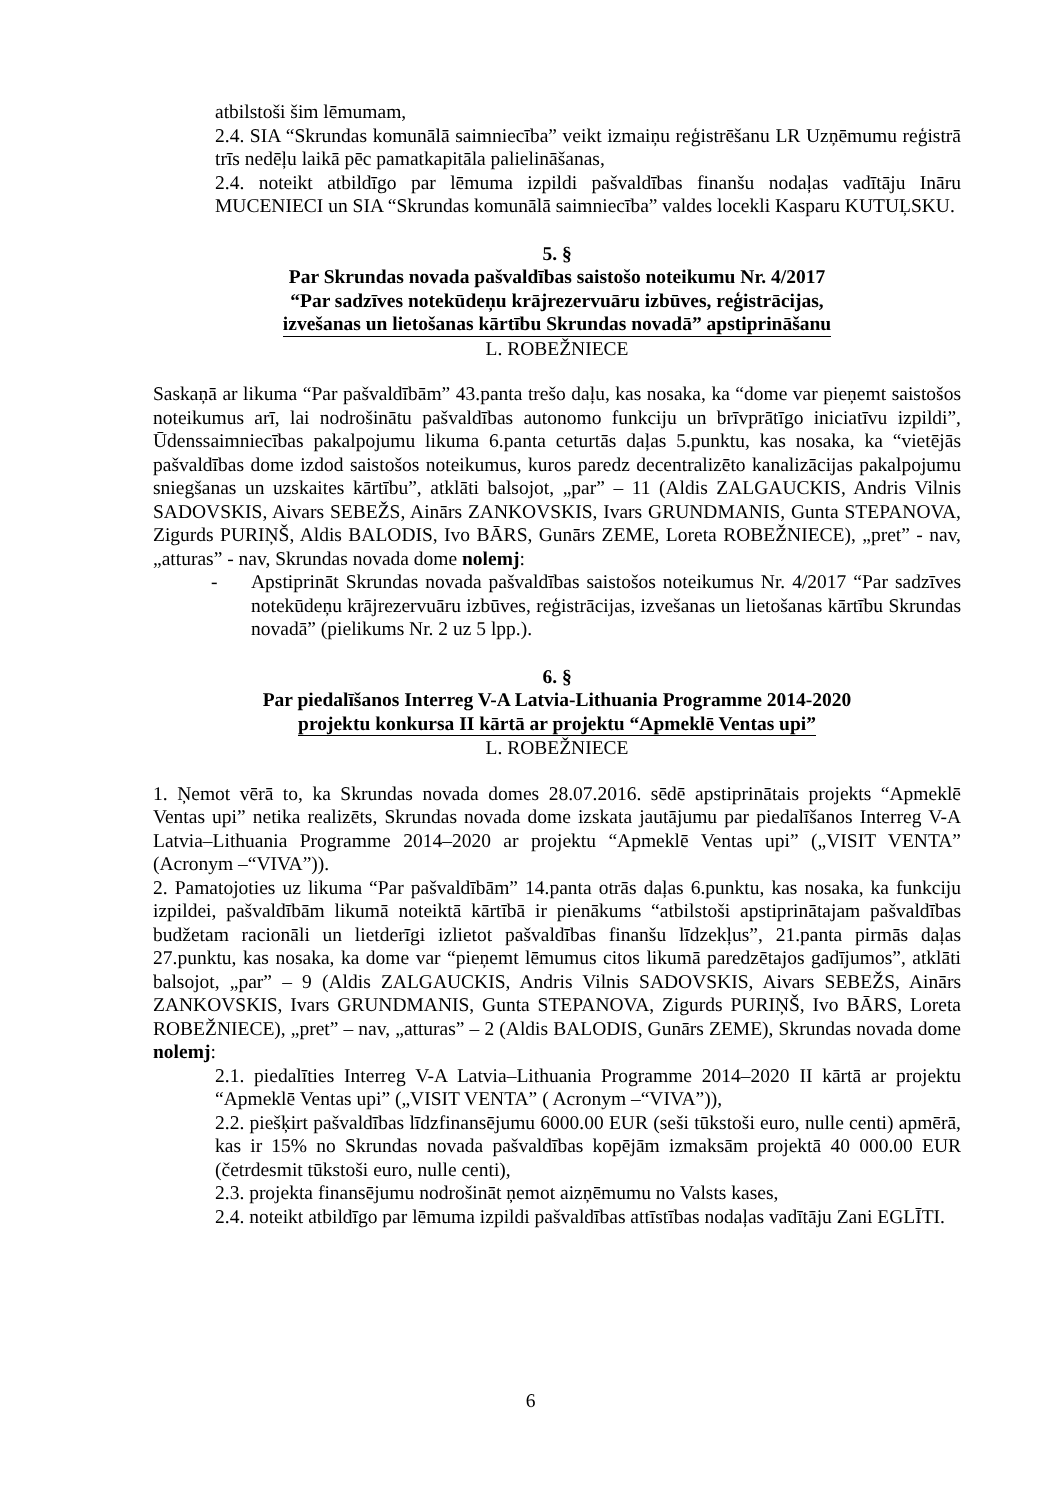atbilstoši šim lēmumam,
2.4. SIA “Skrundas komunālā saimniecība” veikt izmaiņu reģistrēšanu LR Uzņēmumu reģistrā trīs nedēļu laikā pēc pamatkapitāla palielināšanas,
2.4. noteikt atbildīgo par lēmuma izpildi pašvaldības finanšu nodaļas vadītāju Ināru MUCENIECI un SIA “Skrundas komunālā saimniecība” valdes locekli Kasparu KUTUĻSKU.
5. §
Par Skrundas novada pašvaldības saistošo noteikumu Nr. 4/2017
“Par sadzīves notekūdeņu krājrezervuāru izbūves, reģistrācijas,
izvešanas un lietošanas kārtību Skrundas novadā” apstiprināšanu
L. ROBEŽNIECE
Saskaņā ar likuma “Par pašvaldībām” 43.panta trešo daļu, kas nosaka, ka “dome var pieņemt saistošos noteikumus arī, lai nodrošinātu pašvaldības autonomo funkciju un brīvprātīgo iniciatīvu izpildi”, Ūdenssaimniecības pakalpojumu likuma 6.panta ceturtās daļas 5.punktu, kas nosaka, ka “vietējās pašvaldības dome izdod saistošos noteikumus, kuros paredz decentralizēto kanalizācijas pakalpojumu sniegšanas un uzskaites kārtību”, atklāti balsojot, „par” – 11 (Aldis ZALGAUCKIS, Andris Vilnis SADOVSKIS, Aivars SEBEŽS, Ainārs ZANKOVSKIS, Ivars GRUNDMANIS, Gunta STEPANOVA, Zigurds PURIŅŠ, Aldis BALODIS, Ivo BĀRS, Gunārs ZEME, Loreta ROBEŽNIECE), „pret” - nav, „atturas” - nav, Skrundas novada dome nolemj:
- Apstiprināt Skrundas novada pašvaldības saistošos noteikumus Nr. 4/2017 “Par sadzīves notekūdeņu krājrezervuāru izbūves, reģistrācijas, izvešanas un lietošanas kārtību Skrundas novadā” (pielikums Nr. 2 uz 5 lpp.).
6. §
Par piedalīšanos Interreg V-A Latvia-Lithuania Programme 2014-2020
projektu konkursa II kārtā ar projektu “Apmeklē Ventas upi”
L. ROBEŽNIECE
1. Ņemot vērā to, ka Skrundas novada domes 28.07.2016. sēdē apstiprinātais projekts “Apmeklē Ventas upi” netika realizēts, Skrundas novada dome izskata jautājumu par piedalīšanos Interreg V-A Latvia–Lithuania Programme 2014–2020 ar projektu “Apmeklē Ventas upi” („VISIT VENTA” (Acronym –“VIVA”)).
2. Pamatojoties uz likuma “Par pašvaldībām” 14.panta otrās daļas 6.punktu, kas nosaka, ka funkciju izpildei, pašvaldībām likumā noteiktā kārtībā ir pienākums “atbilstoši apstiprinātajam pašvaldības budžetam racionāli un lietderīgi izlietot pašvaldības finanšu līdzekļus”, 21.panta pirmās daļas 27.punktu, kas nosaka, ka dome var “pieņemt lēmumus citos likumā paredzētajos gadījumos”, atklāti balsojot, „par” – 9 (Aldis ZALGAUCKIS, Andris Vilnis SADOVSKIS, Aivars SEBEŽS, Ainārs ZANKOVSKIS, Ivars GRUNDMANIS, Gunta STEPANOVA, Zigurds PURIŅŠ, Ivo BĀRS, Loreta ROBEŽNIECE), „pret” – nav, „atturas” – 2 (Aldis BALODIS, Gunārs ZEME), Skrundas novada dome nolemj:
2.1. piedalīties Interreg V-A Latvia–Lithuania Programme 2014–2020 II kārtā ar projektu “Apmeklē Ventas upi” („VISIT VENTA” ( Acronym –“VIVA”)),
2.2. piešķirt pašvaldības līdzfinansējumu 6000.00 EUR (seši tūkstoši euro, nulle centi) apmērā, kas ir 15% no Skrundas novada pašvaldības kopējām izmaksām projektā 40 000.00 EUR (četrdesmit tūkstoši euro, nulle centi),
2.3. projekta finansējumu nodrošināt ņemot aizņēmumu no Valsts kases,
2.4. noteikt atbildīgo par lēmuma izpildi pašvaldības attīstības nodaļas vadītāju Zani EGLĪTI.
6